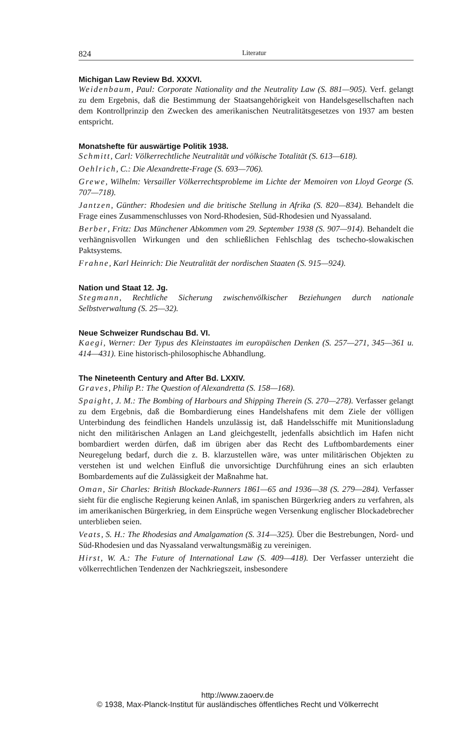824 Literatur
Michigan Law Review Bd. XXXVI.
Weidenbaum, Paul: Corporate Nationality and the Neutrality Law (S. 881—905). Verf. gelangt zu dem Ergebnis, daß die Bestimmung der Staatsangehörigkeit von Handelsgesellschaften nach dem Kontrollprinzip den Zwecken des amerikanischen Neutralitätsgesetzes von 1937 am besten entspricht.
Monatshefte für auswärtige Politik 1938.
Schmitt, Carl: Völkerrechtliche Neutralität und völkische Totalität (S. 613—618).
Oehlrich, C.: Die Alexandrette-Frage (S. 693—706).
Grewe, Wilhelm: Versailler Völkerrechtsprobleme im Lichte der Memoiren von Lloyd George (S. 707—718).
Jantzen, Günther: Rhodesien und die britische Stellung in Afrika (S. 820—834). Behandelt die Frage eines Zusammenschlusses von Nord-Rhodesien, Süd-Rhodesien und Nyassaland.
Berber, Fritz: Das Münchener Abkommen vom 29. September 1938 (S. 907—914). Behandelt die verhängnisvollen Wirkungen und den schließlichen Fehlschlag des tschecho-slowakischen Paktsystems.
Frahne, Karl Heinrich: Die Neutralität der nordischen Staaten (S. 915—924).
Nation und Staat 12. Jg.
Stegmann, Rechtliche Sicherung zwischenvölkischer Beziehungen durch nationale Selbstverwaltung (S. 25—32).
Neue Schweizer Rundschau Bd. VI.
Kaegi, Werner: Der Typus des Kleinstaates im europäischen Denken (S. 257—271, 345—361 u. 414—431). Eine historisch-philosophische Abhandlung.
The Nineteenth Century and After Bd. LXXIV.
Graves, Philip P.: The Question of Alexandretta (S. 158—168).
Spaight, J. M.: The Bombing of Harbours and Shipping Therein (S. 270—278). Verfasser gelangt zu dem Ergebnis, daß die Bombardierung eines Handelshafens mit dem Ziele der völligen Unterbindung des feindlichen Handels unzulässig ist, daß Handelsschiffe mit Munitionsladung nicht den militärischen Anlagen an Land gleichgestellt, jedenfalls absichtlich im Hafen nicht bombardiert werden dürfen, daß im übrigen aber das Recht des Luftbombardements einer Neuregelung bedarf, durch die z. B. klarzustellen wäre, was unter militärischen Objekten zu verstehen ist und welchen Einfluß die unvorsichtige Durchführung eines an sich erlaubten Bombardements auf die Zulässigkeit der Maßnahme hat.
Oman, Sir Charles: British Blockade-Runners 1861—65 and 1936—38 (S. 279—284). Verfasser sieht für die englische Regierung keinen Anlaß, im spanischen Bürgerkrieg anders zu verfahren, als im amerikanischen Bürgerkrieg, in dem Einsprüche wegen Versenkung englischer Blockadebrecher unterblieben seien.
Veats, S. H.: The Rhodesias and Amalgamation (S. 314—325). Über die Bestrebungen, Nord- und Süd-Rhodesien und das Nyassaland verwaltungsmäßig zu vereinigen.
Hirst, W. A.: The Future of International Law (S. 409—418). Der Verfasser unterzieht die völkerrechtlichen Tendenzen der Nachkriegszeit, insbesondere
http://www.zaoerv.de
© 1938, Max-Planck-Institut für ausländisches öffentliches Recht und Völkerrecht